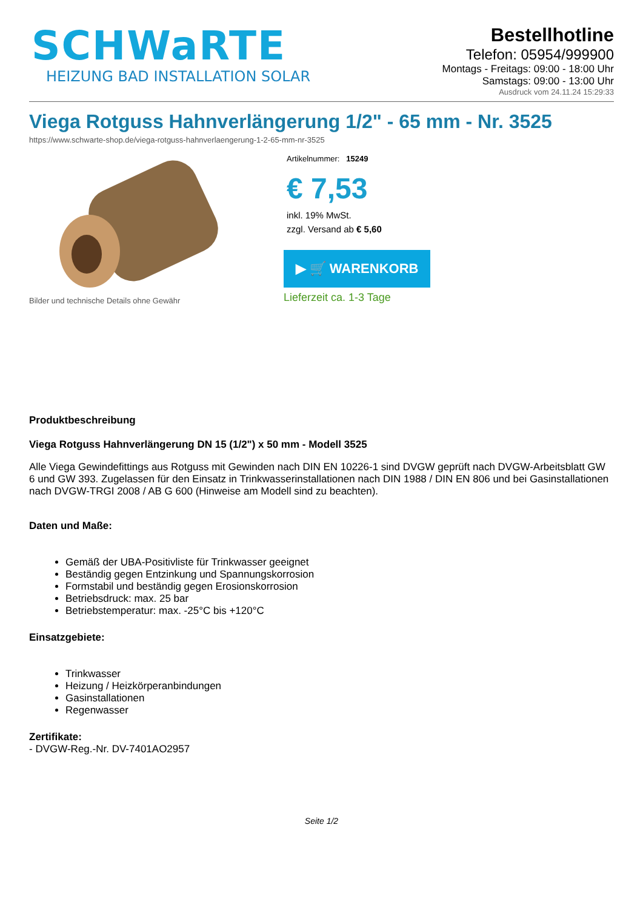SCHWaRTE
HEIZUNG BAD INSTALLATION SOLAR
Bestellhotline
Telefon: 05954/999900
Montags - Freitags: 09:00 - 18:00 Uhr
Samstags: 09:00 - 13:00 Uhr
Ausdruck vom 24.11.24 15:29:33
Viega Rotguss Hahnverlängerung 1/2" - 65 mm - Nr. 3525
https://www.schwarte-shop.de/viega-rotguss-hahnverlaengerung-1-2-65-mm-nr-3525
Bilder und technische Details ohne Gewähr Artikelnummer: 15249
€ 7,53
inkl. 19% MwSt.
zzgl. Versand ab € 5,60
▶ 🛒 WARENKORB
Lieferzeit ca. 1-3 Tage
Produktbeschreibung
Viega Rotguss Hahnverlängerung DN 15 (1/2") x 50 mm - Modell 3525
Alle Viega Gewindefittings aus Rotguss mit Gewinden nach DIN EN 10226-1 sind DVGW geprüft nach DVGW-Arbeitsblatt GW 6 und GW 393. Zugelassen für den Einsatz in Trinkwasserinstallationen nach DIN 1988 / DIN EN 806 und bei Gasinstallationen nach DVGW-TRGI 2008 / AB G 600 (Hinweise am Modell sind zu beachten).
Daten und Maße:
Gemäß der UBA-Positivliste für Trinkwasser geeignet
Beständig gegen Entzinkung und Spannungskorrosion
Formstabil und beständig gegen Erosionskorrosion
Betriebsdruck: max. 25 bar
Betriebstemperatur: max. -25°C bis +120°C
Einsatzgebiete:
Trinkwasser
Heizung / Heizkörperanbindungen
Gasinstallationen
Regenwasser
Zertifikate:
- DVGW-Reg.-Nr. DV-7401AO2957
Seite 1/2